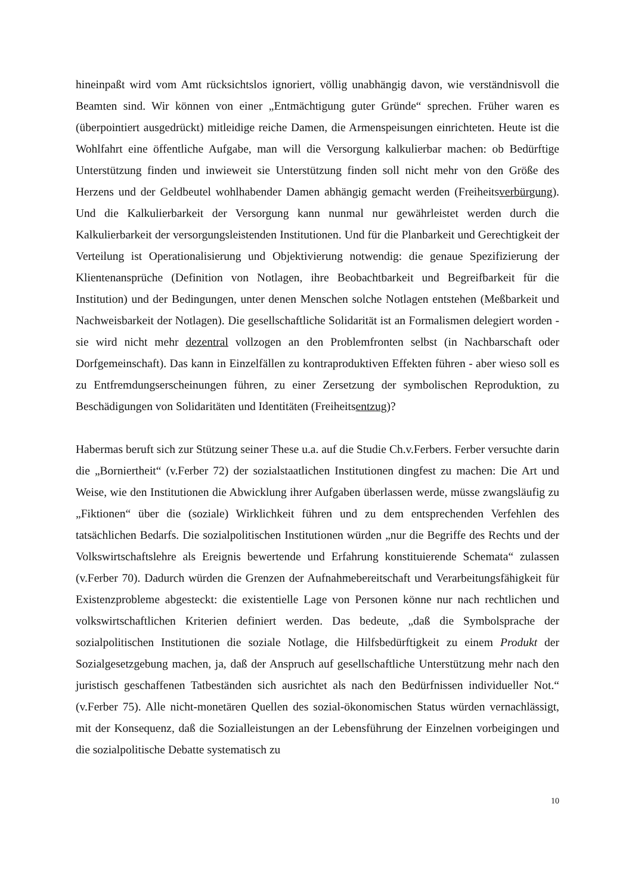hineinpaßt wird vom Amt rücksichtslos ignoriert, völlig unabhängig davon, wie verständnisvoll die Beamten sind. Wir können von einer „Entmächtigung guter Gründe“ sprechen. Früher waren es (überpointiert ausgedrückt) mitleidige reiche Damen, die Armenspeisungen einrichteten. Heute ist die Wohlfahrt eine öffentliche Aufgabe, man will die Versorgung kalkulierbar machen: ob Bedürftige Unterstützung finden und inwieweit sie Unterstützung finden soll nicht mehr von den Größe des Herzens und der Geldbeutel wohlhabender Damen abhängig gemacht werden (Freiheitsverbürgung). Und die Kalkulierbarkeit der Versorgung kann nunmal nur gewährleistet werden durch die Kalkulierbarkeit der versorgungsleistenden Institutionen. Und für die Planbarkeit und Gerechtigkeit der Verteilung ist Operationalisierung und Objektivierung notwendig: die genaue Spezifizierung der Klientenansprüche (Definition von Notlagen, ihre Beobachtbarkeit und Begreifbarkeit für die Institution) und der Bedingungen, unter denen Menschen solche Notlagen entstehen (Meßbarkeit und Nachweisbarkeit der Notlagen). Die gesellschaftliche Solidarität ist an Formalismen delegiert worden - sie wird nicht mehr dezentral vollzogen an den Problemfronten selbst (in Nachbarschaft oder Dorfgemeinschaft). Das kann in Einzelfällen zu kontraproduktiven Effekten führen - aber wieso soll es zu Entfremdungserscheinungen führen, zu einer Zersetzung der symbolischen Reproduktion, zu Beschädigungen von Solidaritäten und Identitäten (Freiheitsentzug)?
Habermas beruft sich zur Stützung seiner These u.a. auf die Studie Ch.v.Ferbers. Ferber versuchte darin die „Borniertheit“ (v.Ferber 72) der sozialstaatlichen Institutionen dingfest zu machen: Die Art und Weise, wie den Institutionen die Abwicklung ihrer Aufgaben überlassen werde, müsse zwangsläufig zu „Fiktionen“ über die (soziale) Wirklichkeit führen und zu dem entsprechenden Verfehlen des tatsächlichen Bedarfs. Die sozialpolitischen Institutionen würden „nur die Begriffe des Rechts und der Volkswirtschaftslehre als Ereignis bewertende und Erfahrung konstituierende Schemata“ zulassen (v.Ferber 70). Dadurch würden die Grenzen der Aufnahmebereitschaft und Verarbeitungsfähigkeit für Existenzprobleme abgesteckt: die existentielle Lage von Personen könne nur nach rechtlichen und volkswirtschaftlichen Kriterien definiert werden. Das bedeute, „daß die Symbolsprache der sozialpolitischen Institutionen die soziale Notlage, die Hilfsbedürftigkeit zu einem Produkt der Sozialgesetzgebung machen, ja, daß der Anspruch auf gesellschaftliche Unterstützung mehr nach den juristisch geschaffenen Tatbeständen sich ausrichtet als nach den Bedürfnissen individueller Not.“ (v.Ferber 75). Alle nicht-monetären Quellen des sozial-ökonomischen Status würden vernachlässigt, mit der Konsequenz, daß die Sozialleistungen an der Lebensführung der Einzelnen vorbeigingen und die sozialpolitische Debatte systematisch zu
10